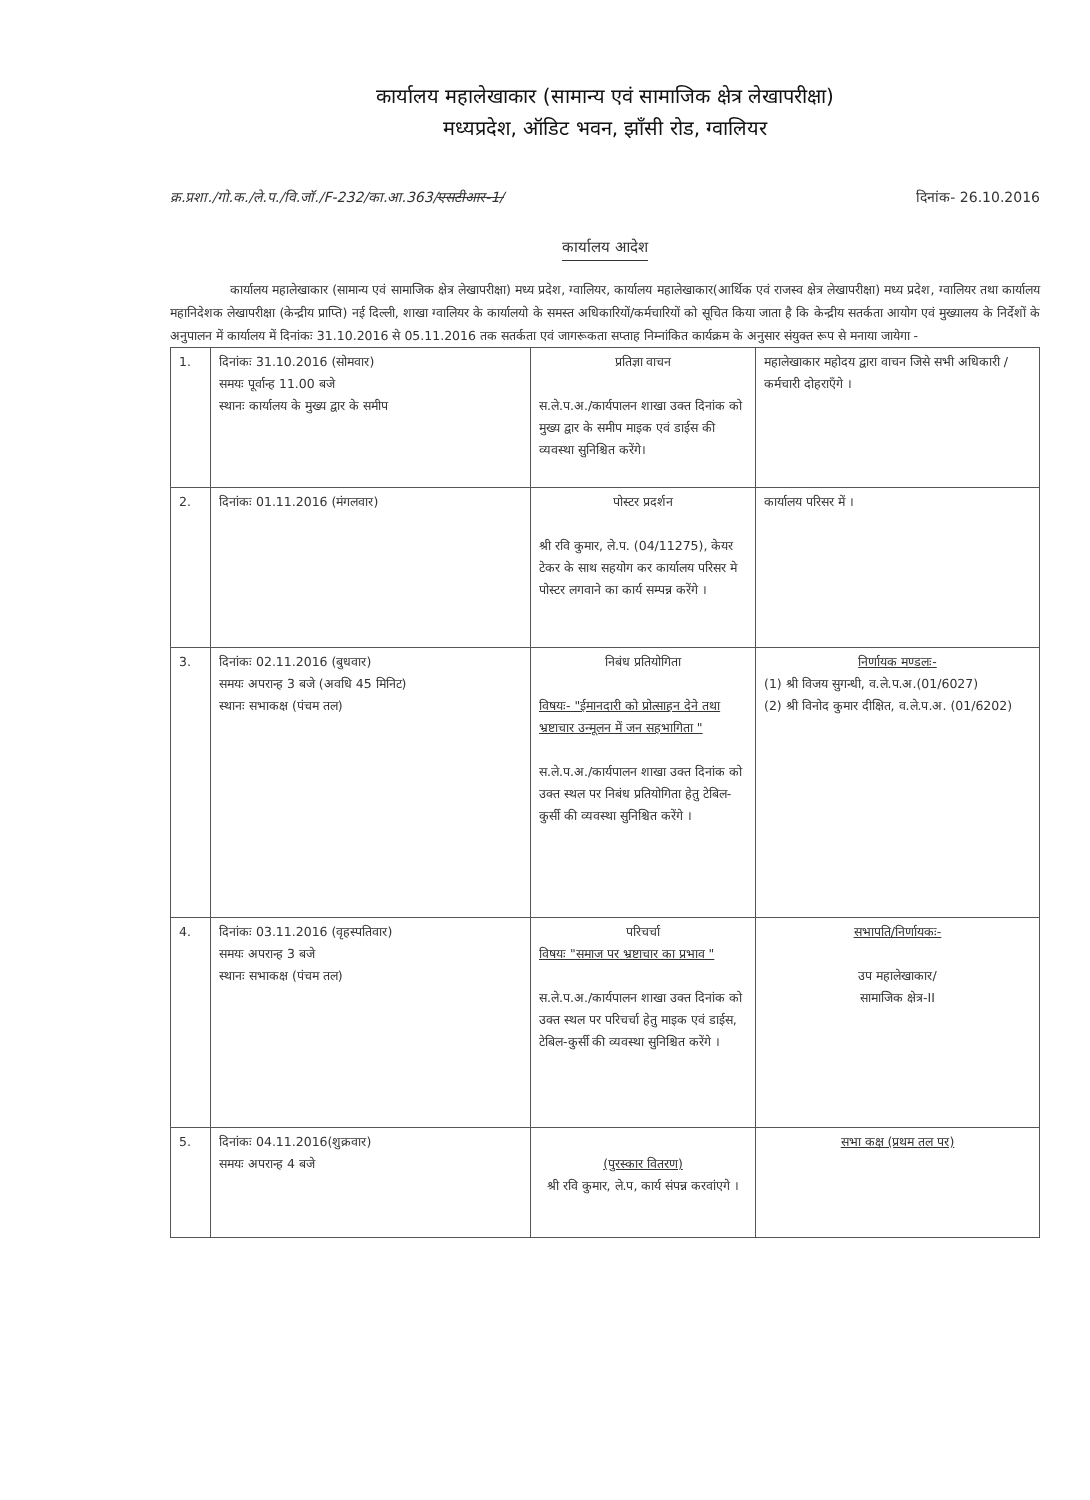कार्यालय महालेखाकार (सामान्य एवं सामाजिक क्षेत्र लेखापरीक्षा)
मध्यप्रदेश, ऑडिट भवन, झाँसी रोड, ग्वालियर
क्र.प्रशा./गो.क./ले.प./वि.जॉ./F-232/का.आ.363/एसटीआर-1/ दिनांक- 26.10.2016
कार्यालय आदेश
कार्यालय महालेखाकार (सामान्य एवं सामाजिक क्षेत्र लेखापरीक्षा) मध्य प्रदेश, ग्वालियर, कार्यालय महालेखाकार(आर्थिक एवं राजस्व क्षेत्र लेखापरीक्षा) मध्य प्रदेश, ग्वालियर तथा कार्यालय महानिदेशक लेखापरीक्षा (केन्द्रीय प्राप्ति) नई दिल्ली, शाखा ग्वालियर के कार्यालयो के समस्त अधिकारियों/कर्मचारियों को सूचित किया जाता है कि केन्द्रीय सतर्कता आयोग एवं मुख्यालय के निर्देशों के अनुपालन में कार्यालय में दिनांकः 31.10.2016 से 05.11.2016 तक सतर्कता एवं जागरूकता सप्ताह निम्नांकित कार्यक्रम के अनुसार संयुक्त रूप से मनाया जायेगा -
| 1. | दिनांकः 31.10.2016 (सोमवार) समयः पूर्वान्ह 11.00 बजे स्थानः कार्यालय के मुख्य द्वार के समीप | प्रतिज्ञा वाचन स.ले.प.अ./कार्यपालन शाखा उक्त दिनांक को मुख्य द्वार के समीप माइक एवं डाईस की व्यवस्था सुनिश्चित करेंगे। | महालेखाकार महोदय द्वारा वाचन जिसे सभी अधिकारी /कर्मचारी दोहराएँगे । |
| 2. | दिनांकः 01.11.2016 (मंगलवार) | पोस्टर प्रदर्शन श्री रवि कुमार, ले.प. (04/11275), केयर टेकर के साथ सहयोग कर कार्यालय परिसर मे पोस्टर लगवाने का कार्य सम्पन्न करेंगे । | कार्यालय परिसर में । |
| 3. | दिनांकः 02.11.2016 (बुधवार) समयः अपरान्ह 3 बजे (अवधि 45 मिनिट) स्थानः सभाकक्ष (पंचम तल) | निबंध प्रतियोगिता विषयः- "ईमानदारी को प्रोत्साहन देने तथा भ्रष्टाचार उन्मूलन में जन सहभागिता " स.ले.प.अ./कार्यपालन शाखा उक्त दिनांक को उक्त स्थल पर निबंध प्रतियोगिता हेतु टेबिल-कुर्सी की व्यवस्था सुनिश्चित करेंगे । | निर्णायक मण्डलः- (1) श्री विजय सुगन्धी, व.ले.प.अ.(01/6027) (2) श्री विनोद कुमार दीक्षित, व.ले.प.अ. (01/6202) |
| 4. | दिनांकः 03.11.2016 (वृहस्पतिवार) समयः अपरान्ह 3 बजे स्थानः सभाकक्ष (पंचम तल) | परिचर्चा विषयः "समाज पर भ्रष्टाचार का प्रभाव " स.ले.प.अ./कार्यपालन शाखा उक्त दिनांक को उक्त स्थल पर परिचर्चा हेतु माइक एवं डाईस, टेबिल-कुर्सी की व्यवस्था सुनिश्चित करेंगे । | सभापति/निर्णायकः- उप महालेखाकार/ सामाजिक क्षेत्र-II |
| 5. | दिनांकः 04.11.2016(शुक्रवार) समयः अपरान्ह 4 बजे | (पुरस्कार वितरण) श्री रवि कुमार, ले.प, कार्य संपन्न करवांएगे । | सभा कक्ष (प्रथम तल पर) |